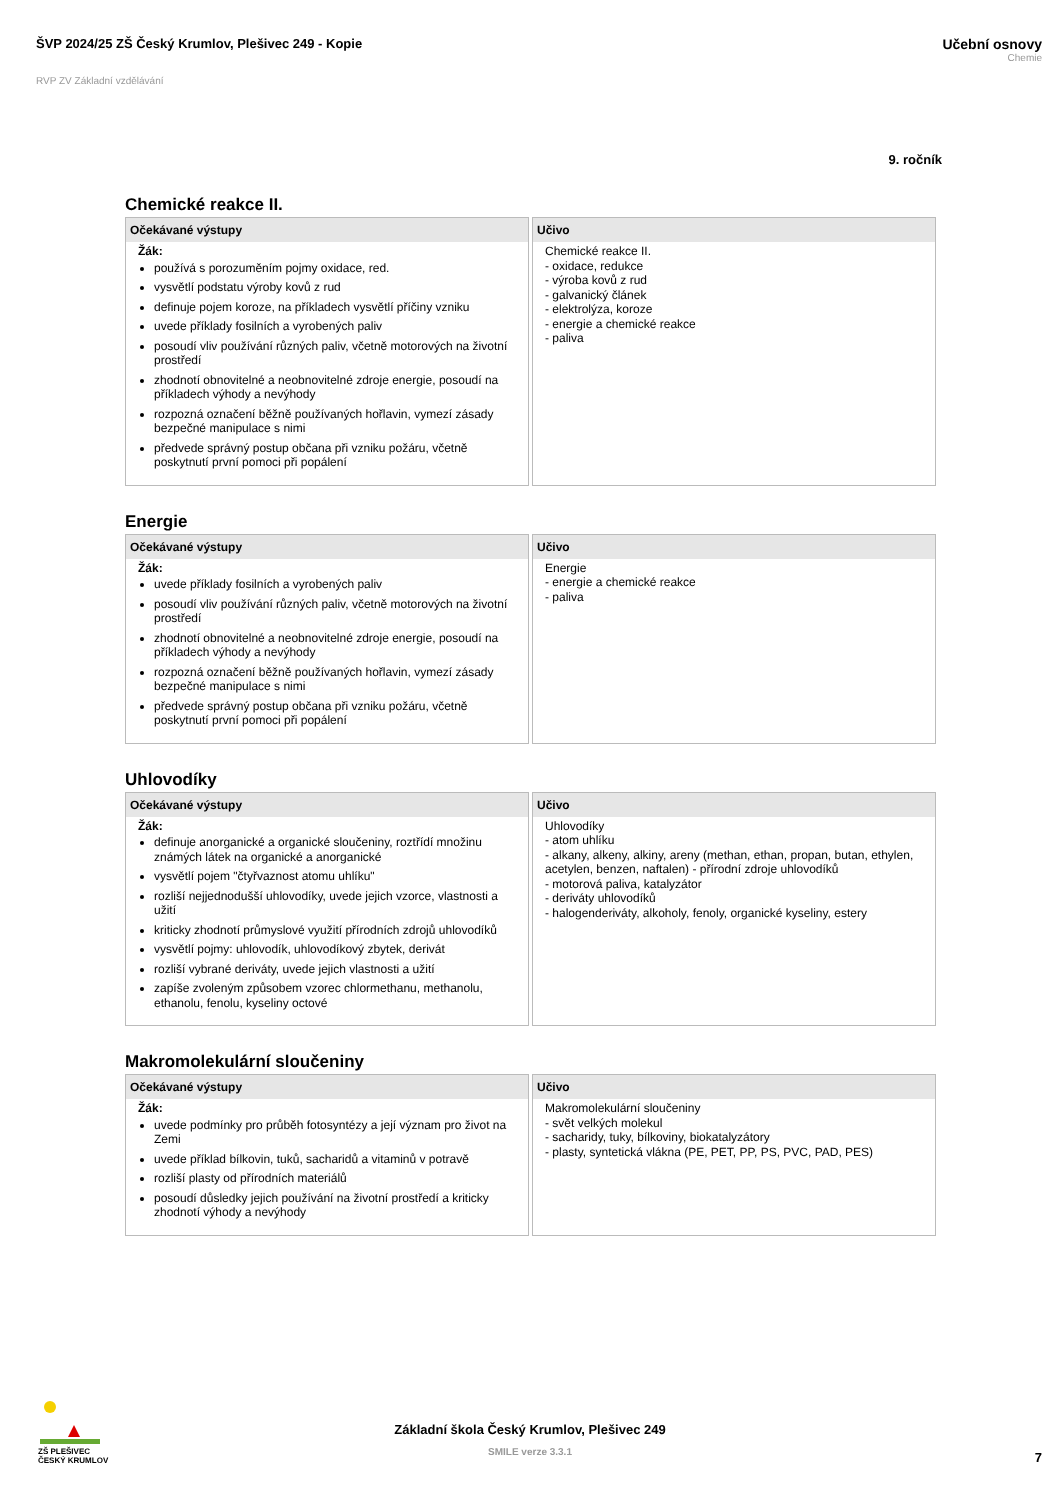ŠVP 2024/25 ZŠ Český Krumlov, Plešivec 249 - Kopie
Učební osnovy
Chemie
RVP ZV Základní vzdělávání
9. ročník
Chemické reakce II.
| Očekávané výstupy | Učivo |
| --- | --- |
| Žák: používá s porozuměním pojmy oxidace, red. vysvětlí podstatu výroby kovů z rud definuje pojem koroze, na příkladech vysvětlí příčiny vzniku uvede příklady fosilních a vyrobených paliv posoudí vliv používání různých paliv, včetně motorových na životní prostředí zhodnotí obnovitelné a neobnovitelné zdroje energie, posoudí na příkladech výhody a nevýhody rozpozná označení běžně používaných hořlavin, vymezí zásady bezpečné manipulace s nimi předvede správný postup občana při vzniku požáru, včetně poskytnutí první pomoci při popálení | Chemické reakce II. - oxidace, redukce - výroba kovů z rud - galvanický článek - elektrolýza, koroze - energie a chemické reakce - paliva |
Energie
| Očekávané výstupy | Učivo |
| --- | --- |
| Žák: uvede příklady fosilních a vyrobených paliv posoudí vliv používání různých paliv, včetně motorových na životní prostředí zhodnotí obnovitelné a neobnovitelné zdroje energie, posoudí na příkladech výhody a nevýhody rozpozná označení běžně používaných hořlavin, vymezí zásady bezpečné manipulace s nimi předvede správný postup občana při vzniku požáru, včetně poskytnutí první pomoci při popálení | Energie - energie a chemické reakce - paliva |
Uhlovodíky
| Očekávané výstupy | Učivo |
| --- | --- |
| Žák: definuje anorganické a organické sloučeniny, roztřídí množinu známých látek na organické a anorganické vysvětlí pojem "čtyřvaznost atomu uhlíku" rozliší nejjednodušší uhlovodíky, uvede jejich vzorce, vlastnosti a užití kriticky zhodnotí průmyslové využití přírodních zdrojů uhlovodíků vysvětlí pojmy: uhlovodík, uhlovodíkový zbytek, derivát rozliší vybrané deriváty, uvede jejich vlastnosti a užití zapíše zvoleným způsobem vzorec chlormethanu, methanolu, ethanolu, fenolu, kyseliny octové | Uhlovodíky - atom uhlíku - alkany, alkeny, alkiny, areny (methan, ethan, propan, butan, ethylen, acetylen, benzen, naftalen) - přírodní zdroje uhlovodíků - motorová paliva, katalyzátor - deriváty uhlovodíků - halogenderiváty, alkoholy, fenoly, organické kyseliny, estery |
Makromolekulární sloučeniny
| Očekávané výstupy | Učivo |
| --- | --- |
| Žák: uvede podmínky pro průběh fotosyntézy a její význam pro život na Zemi uvede příklad bílkovin, tuků, sacharidů a vitaminů v potravě rozliší plasty od přírodních materiálů posoudí důsledky jejich používání na životní prostředí a kriticky zhodnotí výhody a nevýhody | Makromolekulární sloučeniny - svět velkých molekul - sacharidy, tuky, bílkoviny, biokatalyzátory - plasty, syntetická vlákna (PE, PET, PP, PS, PVC, PAD, PES) |
ZŠ PLEŠIVEC
ČESKÝ KRUMLOV
Základní škola Český Krumlov, Plešivec 249
SMILE verze 3.3.1
7